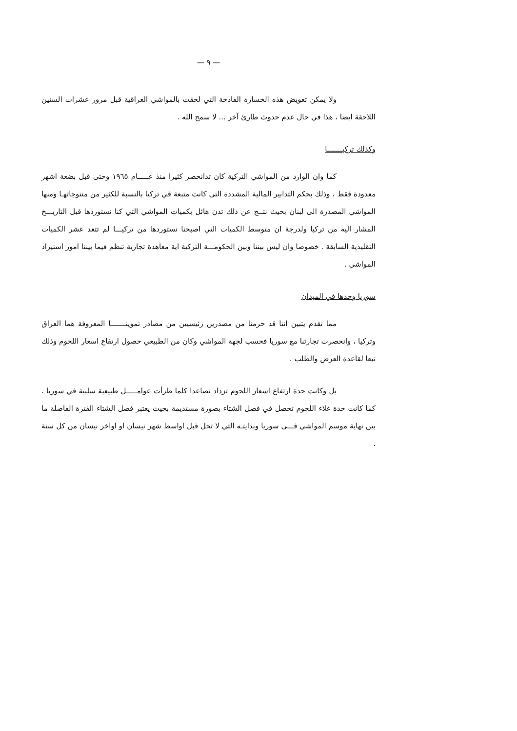— ٩ —
ولا يمكن تعويض هذه الخسارة الفادحة التي لحقت بالمواشي العراقية قبل مرور عشرات السنين اللاحقة ايضا ، هذا في حال عدم حدوث طارئ آخر ... لا سمح الله .
وكذلك تركيـــــــا
كما وان الوارد من المواشي التركية كان تدانحصر كثيرا منذ عـــــام ١٩٦٥ وحتى قبل بضعة اشهر معدودة فقط ، وذلك بحكم التدابير المالية المشددة التي كانت متبعة في تركيا بالنسبة للكثير من منتوجاتهـا ومنها المواشي المصدرة الى لبنان بحيث نتــج عن ذلك تدن هائل بكميات المواشي التي كنا نستوردها قبل التاريـــخ المشار اليه من تركيا ولدرجة ان متوسط الكميات التي اصبحنا نستوردها من تركيـــا لم تتعد عشر الكميات التقليدية السابقة . خصوصا وان ليس بيننا وبين الحكومـــة التركية اية معاهدة تجارية تنظم فيما بيننا امور استيراد المواشي .
سوريا وحدها في الميدان
مما تقدم يتبين اننا قد حرمنا من مصدرين رئيسيين من مصادر تموينـــــــا المعروفة هما العراق وتركيا ، وانحصرت تجارتنا مع سوريا فحسب لجهة المواشي وكان من الطبيعي حصول ارتفاع اسعار اللحوم وذلك تبعا لقاعدة العرض والطلب .
بل وكانت حدة ارتفاع اسعار اللحوم تزداد تصاعدا كلما طرأت عوامـــــل طبيعية سلبية في سوريا . كما كانت حدة غلاء اللحوم تحصل في فصل الشتاء بصورة مستديمة بحيث يعتبر فصل الشتاء الفترة الفاصلة ما بين نهاية موسم المواشي فـــي سوريا وبدايتـه التي لا تحل قبل اواسط شهر نيسان او اواخر نيسان من كل سنة .